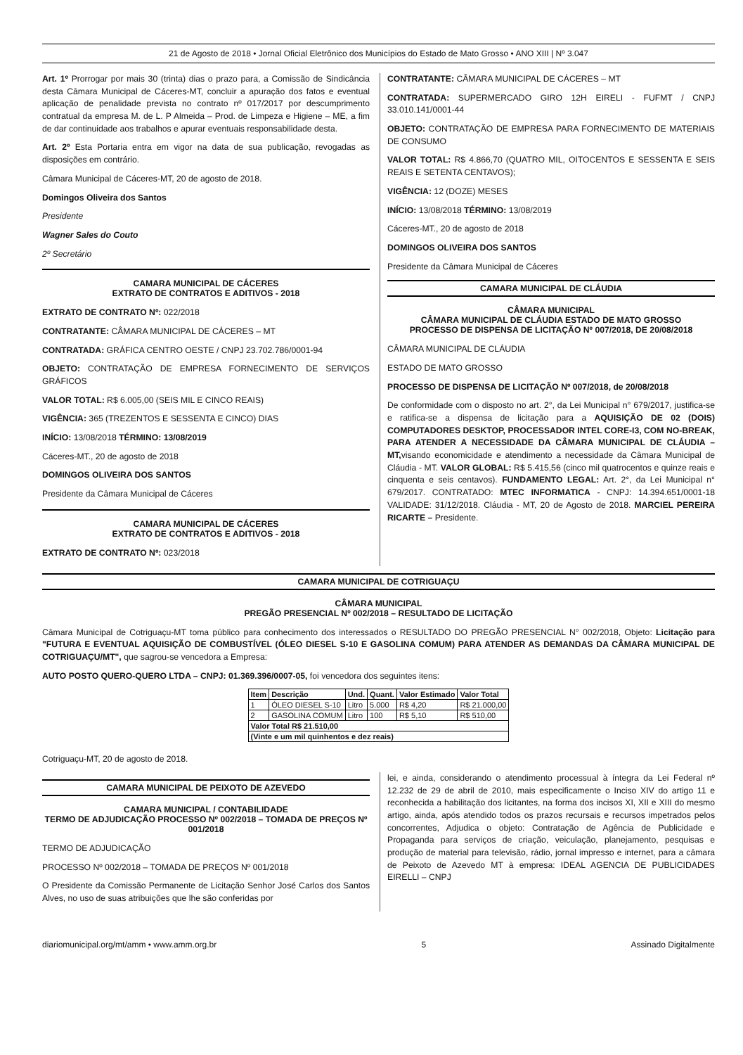21 de Agosto de 2018 • Jornal Oficial Eletrônico dos Municípios do Estado de Mato Grosso • ANO XIII | Nº 3.047
Art. 1º Prorrogar por mais 30 (trinta) dias o prazo para, a Comissão de Sindicância desta Câmara Municipal de Cáceres-MT, concluir a apuração dos fatos e eventual aplicação de penalidade prevista no contrato nº 017/2017 por descumprimento contratual da empresa M. de L. P Almeida – Prod. de Limpeza e Higiene – ME, a fim de dar continuidade aos trabalhos e apurar eventuais responsabilidade desta.
Art. 2º Esta Portaria entra em vigor na data de sua publicação, revogadas as disposições em contrário.
Câmara Municipal de Cáceres-MT, 20 de agosto de 2018.
Domingos Oliveira dos Santos
Presidente
Wagner Sales do Couto
2º Secretário
CAMARA MUNICIPAL DE CÁCERES
EXTRATO DE CONTRATOS E ADITIVOS - 2018
EXTRATO DE CONTRATO Nº: 022/2018
CONTRATANTE: CÂMARA MUNICIPAL DE CÁCERES – MT
CONTRATADA: GRÁFICA CENTRO OESTE / CNPJ 23.702.786/0001-94
OBJETO: CONTRATAÇÃO DE EMPRESA FORNECIMENTO DE SERVIÇOS GRÁFICOS
VALOR TOTAL: R$ 6.005,00 (SEIS MIL E CINCO REAIS)
VIGÊNCIA: 365 (TREZENTOS E SESSENTA E CINCO) DIAS
INÍCIO: 13/08/2018 TÉRMINO: 13/08/2019
Cáceres-MT., 20 de agosto de 2018
DOMINGOS OLIVEIRA DOS SANTOS
Presidente da Câmara Municipal de Cáceres
CAMARA MUNICIPAL DE CÁCERES
EXTRATO DE CONTRATOS E ADITIVOS - 2018
EXTRATO DE CONTRATO Nº: 023/2018
CONTRATANTE: CÂMARA MUNICIPAL DE CÁCERES – MT
CONTRATADA: SUPERMERCADO GIRO 12H EIRELI - FUFMT / CNPJ 33.010.141/0001-44
OBJETO: CONTRATAÇÃO DE EMPRESA PARA FORNECIMENTO DE MATERIAIS DE CONSUMO
VALOR TOTAL: R$ 4.866,70 (QUATRO MIL, OITOCENTOS E SESSENTA E SEIS REAIS E SETENTA CENTAVOS);
VIGÊNCIA: 12 (DOZE) MESES
INÍCIO: 13/08/2018 TÉRMINO: 13/08/2019
Cáceres-MT., 20 de agosto de 2018
DOMINGOS OLIVEIRA DOS SANTOS
Presidente da Câmara Municipal de Cáceres
CAMARA MUNICIPAL DE CLÁUDIA
CÂMARA MUNICIPAL
CÂMARA MUNICIPAL DE CLÁUDIA ESTADO DE MATO GROSSO
PROCESSO DE DISPENSA DE LICITAÇÃO Nº 007/2018, DE 20/08/2018
CÂMARA MUNICIPAL DE CLÁUDIA
ESTADO DE MATO GROSSO
PROCESSO DE DISPENSA DE LICITAÇÃO Nº 007/2018, de 20/08/2018
De conformidade com o disposto no art. 2°, da Lei Municipal n° 679/2017, justifica-se e ratifica-se a dispensa de licitação para a AQUISIÇÃO DE 02 (DOIS) COMPUTADORES DESKTOP, PROCESSADOR INTEL CORE-I3, COM NO-BREAK, PARA ATENDER A NECESSIDADE DA CÂMARA MUNICIPAL DE CLÁUDIA – MT, visando economicidade e atendimento a necessidade da Câmara Municipal de Cláudia - MT. VALOR GLOBAL: R$ 5.415,56 (cinco mil quatrocentos e quinze reais e cinquenta e seis centavos). FUNDAMENTO LEGAL: Art. 2°, da Lei Municipal n° 679/2017. CONTRATADO: MTEC INFORMATICA - CNPJ: 14.394.651/0001-18 VALIDADE: 31/12/2018. Cláudia - MT, 20 de Agosto de 2018. MARCIEL PEREIRA RICARTE – Presidente.
CAMARA MUNICIPAL DE COTRIGUAÇU
CÂMARA MUNICIPAL
PREGÃO PRESENCIAL Nº 002/2018 – RESULTADO DE LICITAÇÃO
Câmara Municipal de Cotriguaçu-MT toma público para conhecimento dos interessados o RESULTADO DO PREGÃO PRESENCIAL N° 002/2018, Objeto: Licitação para "FUTURA E EVENTUAL AQUISIÇÃO DE COMBUSTÍVEL (ÓLEO DIESEL S-10 E GASOLINA COMUM) PARA ATENDER AS DEMANDAS DA CÂMARA MUNICIPAL DE COTRIGUAÇU/MT", que sagrou-se vencedora a Empresa:
AUTO POSTO QUERO-QUERO LTDA – CNPJ: 01.369.396/0007-05, foi vencedora dos seguintes itens:
| Item | Descrição | Und. | Quant. | Valor Estimado | Valor Total |
| --- | --- | --- | --- | --- | --- |
| 1 | ÓLEO DIESEL S-10 | Litro | 5.000 | R$ 4,20 | R$ 21.000,00 |
| 2 | GASOLINA COMUM | Litro | 100 | R$ 5,10 | R$ 510,00 |
| Valor Total R$ 21.510,00 | | | | | |
| (Vinte e um mil quinhentos e dez reais) | | | | | |
Cotriguaçu-MT, 20 de agosto de 2018.
CAMARA MUNICIPAL DE PEIXOTO DE AZEVEDO
CAMARA MUNICIPAL / CONTABILIDADE
TERMO DE ADJUDICAÇÃO PROCESSO Nº 002/2018 – TOMADA DE PREÇOS Nº 001/2018
TERMO DE ADJUDICAÇÃO
PROCESSO Nº 002/2018 – TOMADA DE PREÇOS Nº 001/2018
O Presidente da Comissão Permanente de Licitação Senhor José Carlos dos Santos Alves, no uso de suas atribuições que lhe são conferidas por
lei, e ainda, considerando o atendimento processual à íntegra da Lei Federal nº 12.232 de 29 de abril de 2010, mais especificamente o Inciso XIV do artigo 11 e reconhecida a habilitação dos licitantes, na forma dos incisos XI, XII e XIII do mesmo artigo, ainda, após atendido todos os prazos recursais e recursos impetrados pelos concorrentes, Adjudica o objeto: Contratação de Agência de Publicidade e Propaganda para serviços de criação, veiculação, planejamento, pesquisas e produção de material para televisão, rádio, jornal impresso e internet, para a câmara de Peixoto de Azevedo MT à empresa: IDEAL AGENCIA DE PUBLICIDADES EIRELLI – CNPJ
diariomunicipal.org/mt/amm • www.amm.org.br 5 Assinado Digitalmente